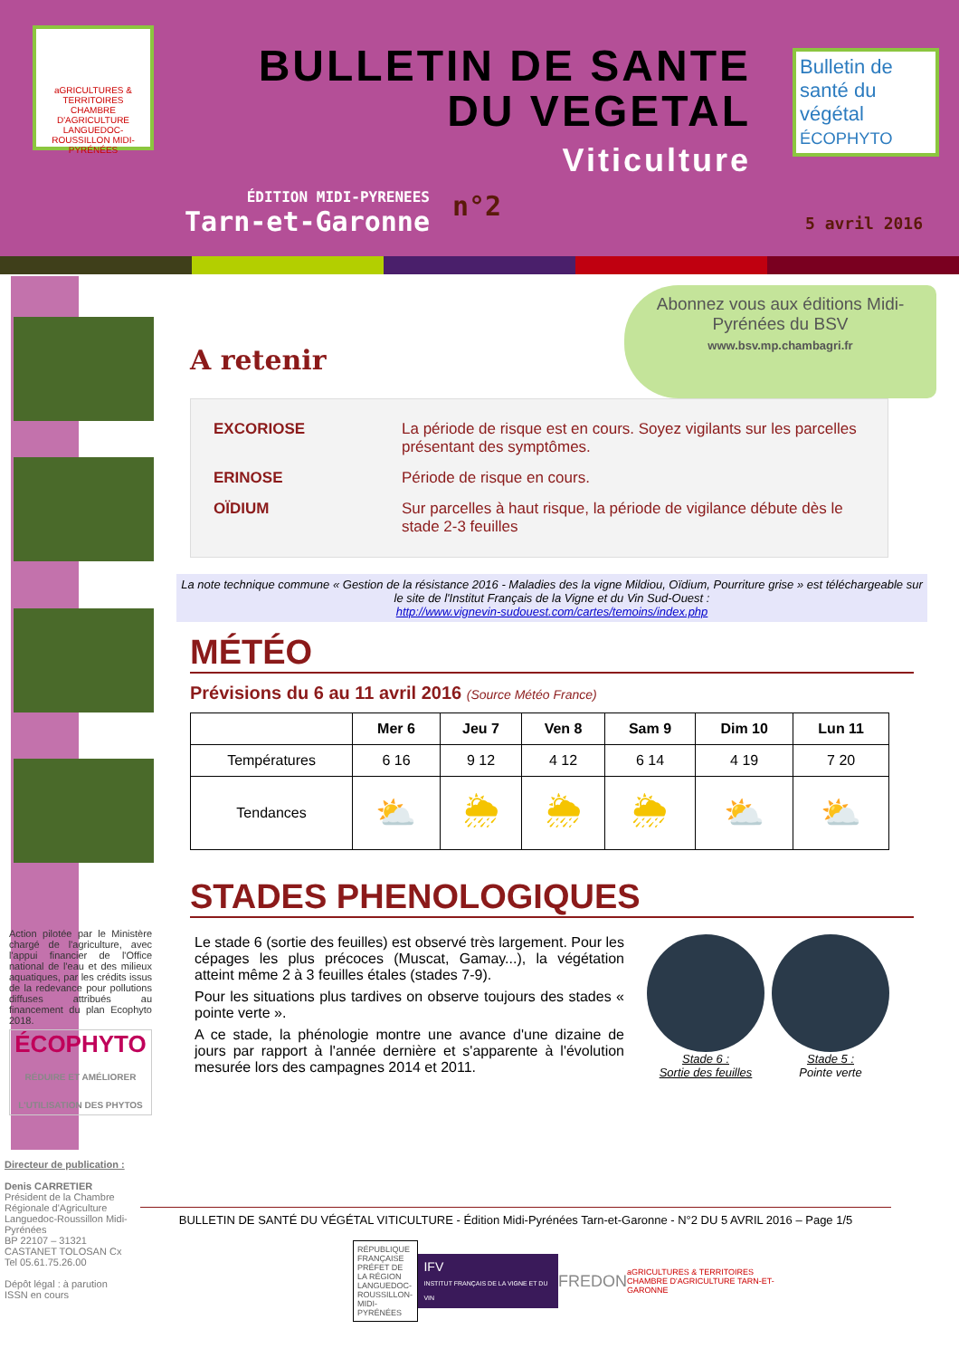aGRICULTURES & TERRITOIRES
CHAMBRE D'AGRICULTURE LANGUEDOC-ROUSSILLON MIDI-PYRÉNÉES
BULLETIN DE SANTE
DU VEGETAL
Viticulture
Bulletin de santé du végétal
ÉCOPHYTO
ÉDITION MIDI-PYRENEES
Tarn-et-Garonne
n°2
5 avril 2016
Abonnez vous aux éditions Midi-Pyrénées du BSV
www.bsv.mp.chambagri.fr
A retenir
| EXCORIOSE | La période de risque est en cours. Soyez vigilants sur les parcelles présentant des symptômes. |
| ERINOSE | Période de risque en cours. |
| OÏDIUM | Sur parcelles à haut risque, la période de vigilance débute dès le stade 2-3 feuilles |
La note technique commune « Gestion de la résistance 2016 - Maladies des la vigne Mildiou, Oïdium, Pourriture grise » est téléchargeable sur le site de l'Institut Français de la Vigne et du Vin Sud-Ouest :
http://www.vignevin-sudouest.com/cartes/temoins/index.php
MÉTÉO
Prévisions du 6 au 11 avril 2016 (Source Météo France)
| | Mer 6 | Jeu 7 | Ven 8 | Sam 9 | Dim 10 | Lun 11 |
| --- | --- | --- | --- | --- | --- | --- |
| Températures | 6 16 | 9 12 | 4 12 | 6 14 | 4 19 | 7 20 |
| Tendances | ⛅ | 🌦 | 🌦 | 🌦 | ⛅ | ⛅ |
STADES PHENOLOGIQUES
Le stade 6 (sortie des feuilles) est observé très largement. Pour les cépages les plus précoces (Muscat, Gamay...), la végétation atteint même 2 à 3 feuilles étales (stades 7-9).
Pour les situations plus tardives on observe toujours des stades « pointe verte ».
A ce stade, la phénologie montre une avance d'une dizaine de jours par rapport à l'année dernière et s'apparente à l'évolution mesurée lors des campagnes 2014 et 2011.
Stade 6 :
Sortie des feuilles
Stade 5 :
Pointe verte
Action pilotée par le Ministère chargé de l'agriculture, avec l'appui financier de l'Office national de l'eau et des milieux aquatiques, par les crédits issus de la redevance pour pollutions diffuses attribués au financement du plan Ecophyto 2018.
ÉCOPHYTO
RÉDUIRE ET AMÉLIORER L'UTILISATION DES PHYTOS
Directeur de publication :
Denis CARRETIER
Président de la Chambre Régionale d'Agriculture Languedoc-Roussillon Midi-Pyrénées
BP 22107 – 31321 CASTANET TOLOSAN Cx
Tel 05.61.75.26.00
Dépôt légal : à parution
ISSN en cours
BULLETIN DE SANTÉ DU VÉGÉTAL VITICULTURE - Édition Midi-Pyrénées Tarn-et-Garonne - N°2 DU 5 AVRIL 2016 – Page 1/5
RÉPUBLIQUE FRANÇAISE
PRÉFET DE LA RÉGION LANGUEDOC-ROUSSILLON-MIDI-PYRÉNÉES
IFV
INSTITUT FRANÇAIS DE LA VIGNE ET DU VIN
FREDON
aGRICULTURES & TERRITOIRES
CHAMBRE D'AGRICULTURE TARN-ET-GARONNE